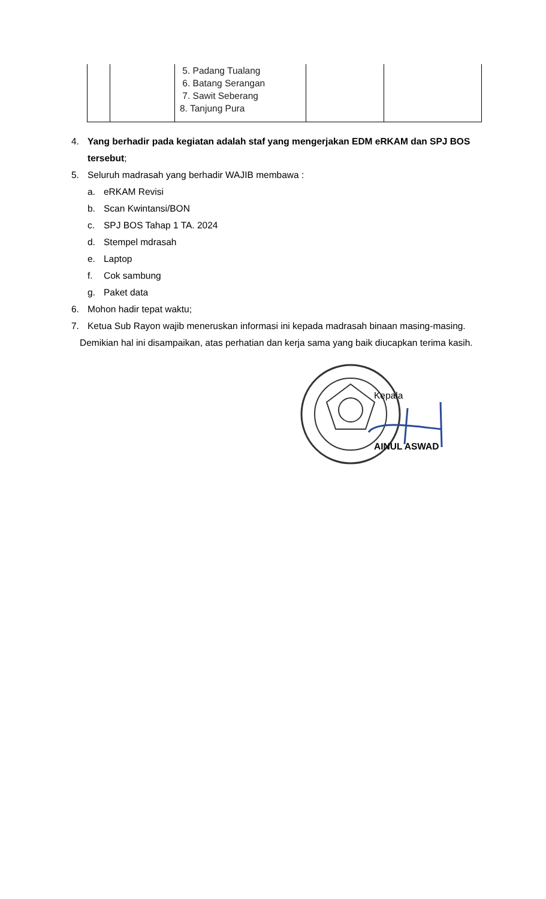| | | 5. Padang Tualang 6. Batang Serangan 7. Sawit Seberang 8. Tanjung Pura | | |
4. Yang berhadir pada kegiatan adalah staf yang mengerjakan EDM eRKAM dan SPJ BOS tersebut;
5. Seluruh madrasah yang berhadir WAJIB membawa :
a. eRKAM Revisi
b. Scan Kwintansi/BON
c. SPJ BOS Tahap 1 TA. 2024
d. Stempel mdrasah
e. Laptop
f. Cok sambung
g. Paket data
6. Mohon hadir tepat waktu;
7. Ketua Sub Rayon wajib meneruskan informasi ini kepada madrasah binaan masing-masing.
Demikian hal ini disampaikan, atas perhatian dan kerja sama yang baik diucapkan terima kasih.
Kepala
AINUL ASWAD